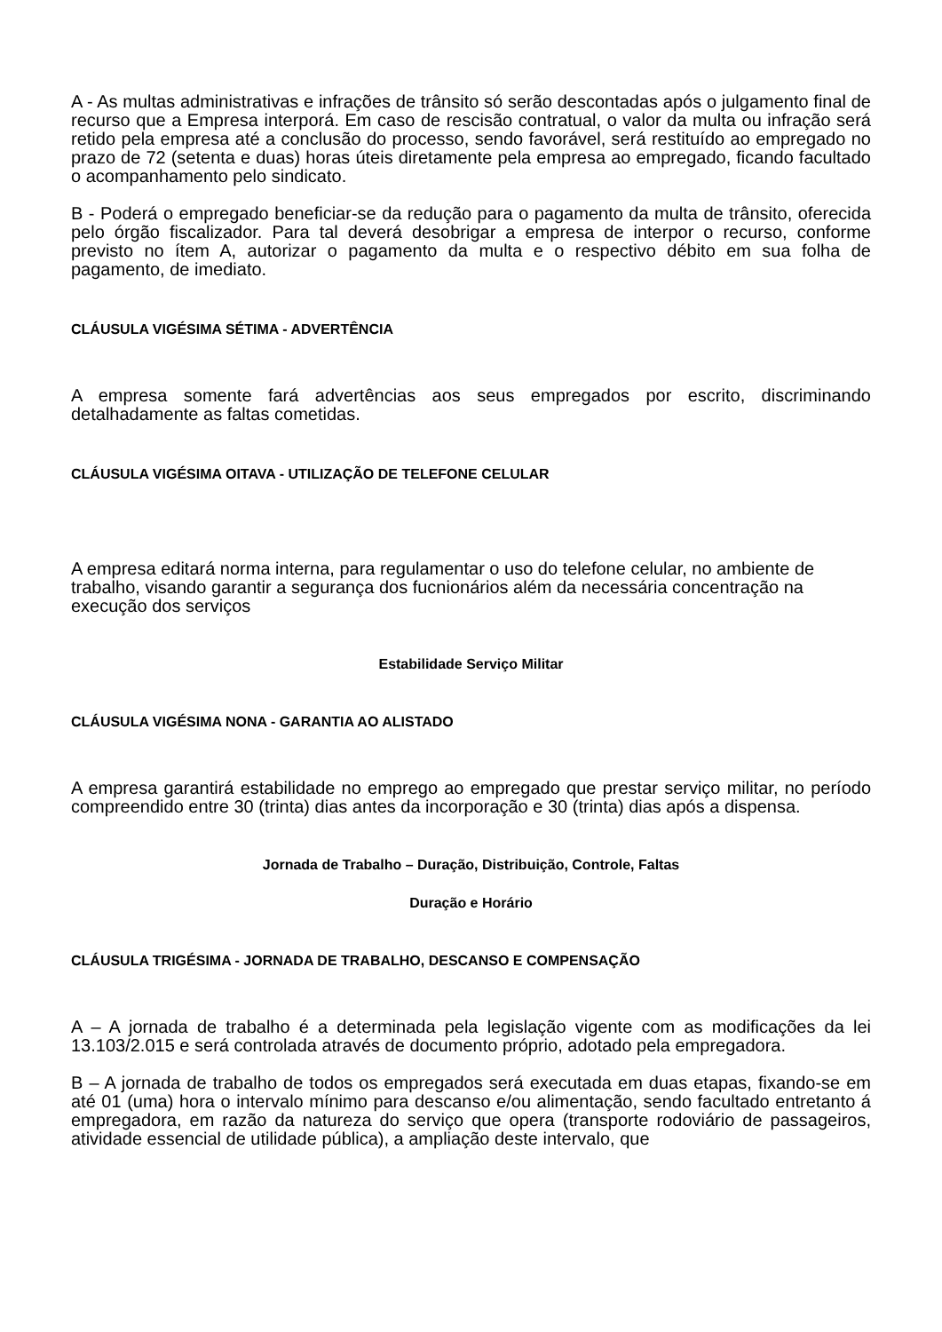A - As multas administrativas e infrações de trânsito só serão descontadas após o julgamento final de recurso que a Empresa interporá. Em caso de rescisão contratual, o valor da multa ou infração será retido pela empresa até a conclusão do processo, sendo favorável, será restituído ao empregado no prazo de 72 (setenta e duas) horas úteis diretamente pela empresa ao empregado, ficando facultado o acompanhamento pelo sindicato.
B - Poderá o empregado beneficiar-se da redução para o pagamento da multa de trânsito, oferecida pelo órgão fiscalizador. Para tal deverá desobrigar a empresa de interpor o recurso, conforme previsto no ítem A, autorizar o pagamento da multa e o respectivo débito em sua folha de pagamento, de imediato.
CLÁUSULA VIGÉSIMA SÉTIMA - ADVERTÊNCIA
A empresa somente fará advertências aos seus empregados por escrito, discriminando detalhadamente as faltas cometidas.
CLÁUSULA VIGÉSIMA OITAVA - UTILIZAÇÃO DE TELEFONE CELULAR
A empresa editará norma interna, para regulamentar o uso do telefone celular, no ambiente de trabalho, visando garantir a segurança dos fucnionários além da necessária concentração na execução dos serviços
Estabilidade Serviço Militar
CLÁUSULA VIGÉSIMA NONA - GARANTIA AO ALISTADO
A empresa garantirá estabilidade no emprego ao empregado que prestar serviço militar, no período compreendido entre 30 (trinta) dias antes da incorporação e 30 (trinta) dias após a dispensa.
Jornada de Trabalho – Duração, Distribuição, Controle, Faltas
Duração e Horário
CLÁUSULA TRIGÉSIMA - JORNADA DE TRABALHO, DESCANSO E COMPENSAÇÃO
A – A jornada de trabalho é a determinada pela legislação vigente com as modificações da lei 13.103/2.015 e será controlada através de documento próprio, adotado pela empregadora.
B – A jornada de trabalho de todos os empregados será executada em duas etapas, fixando-se em até 01 (uma) hora o intervalo mínimo para descanso e/ou alimentação, sendo facultado entretanto á empregadora, em razão da natureza do serviço que opera (transporte rodoviário de passageiros, atividade essencial de utilidade pública), a ampliação deste intervalo, que